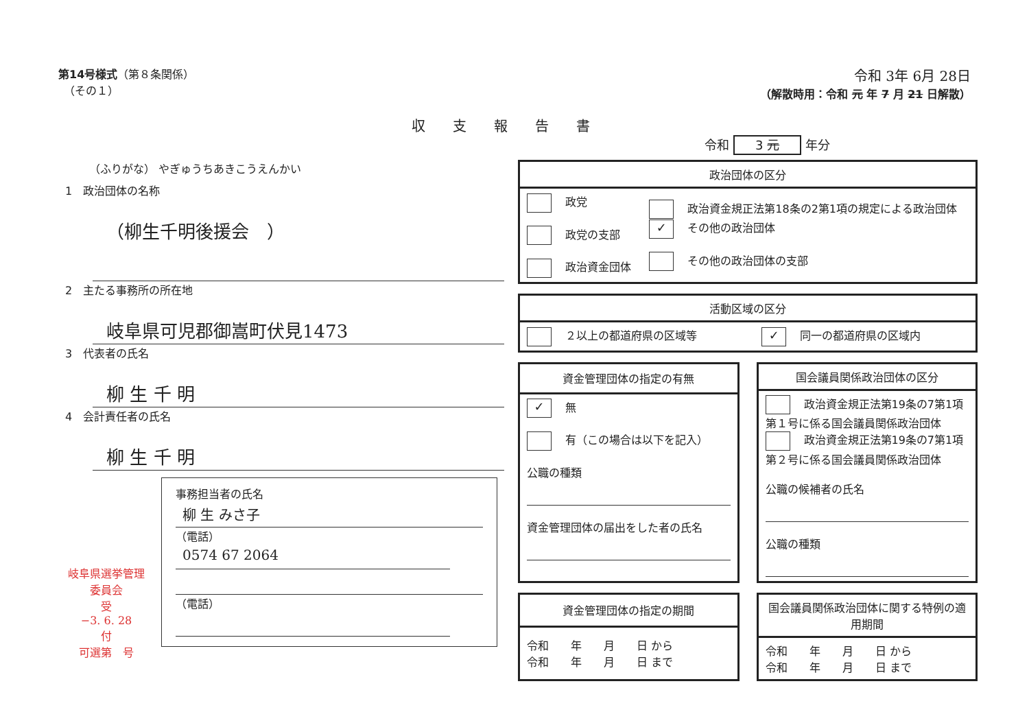第14号様式（第８条関係）
　（その１）
令和 3年 6月 28日
（解散時用：令和 元 年 7 月 21 日解散）
収支報告書
令和 3 元 年分
（ふりがな） やぎゅうちあきこうえんかい
1　政治団体の名称
（柳生千明後援会　）
2　主たる事務所の所在地
岐阜県可児郡御嵩町伏見1473
3　代表者の氏名
柳 生 千 明
4　会計責任者の氏名
柳 生 千 明
事務担当者の氏名
柳 生 みさ子
（電話） 0574 67 2064
（電話）
岐阜県選挙管理委員会
受
−3. 6. 28
付
可選第　号
| 政治団体の区分 | |
| --- | --- |
| 政党 政党の支部 政治資金団体 | 政治資金規正法第18条の2第1項の規定による政治団体 ✓ その他の政治団体 その他の政治団体の支部 |
| 活動区域の区分 | |
| --- | --- |
| ２以上の都道府県の区域等 | ✓ 同一の都道府県の区域内 |
| 資金管理団体の指定の有無 |
| --- |
| ✓ 無 有（この場合は以下を記入） 公職の種類 資金管理団体の届出をした者の氏名 |
| 国会議員関係政治団体の区分 |
| --- |
| 政治資金規正法第19条の7第1項第１号に係る国会議員関係政治団体 政治資金規正法第19条の7第1項第２号に係る国会議員関係政治団体 公職の候補者の氏名 公職の種類 |
| 資金管理団体の指定の期間 |
| --- |
| 令和 年 月 日 から 令和 年 月 日 まで |
| 国会議員関係政治団体に関する特例の適用期間 |
| --- |
| 令和 年 月 日 から 令和 年 月 日 まで |